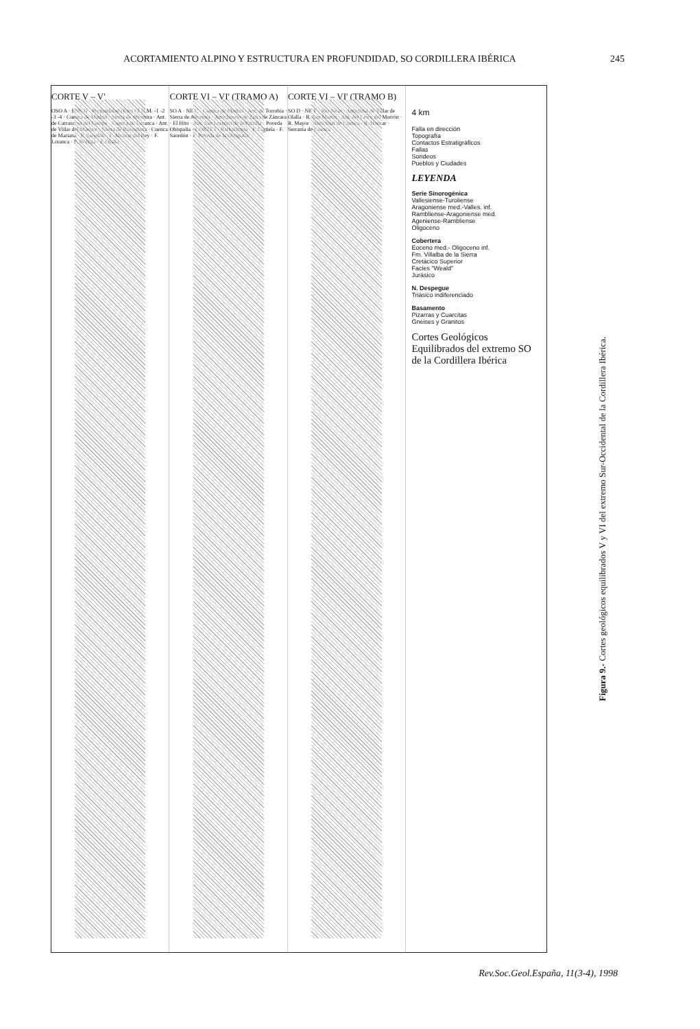ACORTAMIENTO ALPINO Y ESTRUCTURA EN PROFUNDIDAD, SO CORDILLERA IBÉRICA 245
CORTE V – V'
OSO A · ENE D · Profundidad (Km) +1 N.M. -1 -2 -3 -4 · Cuenca de Madrid · Sierra de Altomira · Ant. de Carrascosa del Campo · Cuenca de Loranca · Ant. de Villar del Maestre · Sierra de Bascuñana · Cuenca de Mariana · F. Sacedón · F. Alcázar del Rey · F. Loranca · F. Bólliga · F. Olalla
CORTE VI – VI' (TRAMO A)
SO A · NE C · Cuenca de Madrid · Ant. de Torrubia · Sierra de Altomira · Anticlinorio de Zafra de Záncara · El Hito · Ant. San Lorenzo de la Parrilla · Poveda Obispalía · CORTE I · Barbalimpia · F. Cigüela · F. Sacedón · F. Poveda de la Obispalía
CORTE VI – VI' (TRAMO B)
SO D · NE F · Río Júcar · Anticlinal de Villar de Olalla · R. San Martín · Ant. del Cerro del Morrón · R. Mayor · Anticlinal de Cuenca · R. Huécar · Serranía de Cuenca
4 km
Falla en dirección
Topografía
Contactos Estratigráficos
Fallas
Sondeos
Pueblos y Ciudades
LEYENDA
Serie Sinorogénica
Vallesiense-Turoliense
Aragoniense med.-Valles. inf.
Rambliense-Aragoniense med.
Ageniense-Rambliense
Oligoceno
Cobertera
Eoceno med.- Oligoceno inf.
Fm. Villalba de la Sierra
Cretácico Superior
Facies "Weald"
Jurásico
N. Despegue
Triásico indiferenciado
Basamento
Pizarras y Cuarcitas
Gneises y Granitos
Cortes Geológicos Equilibrados del extremo SO de la Cordillera Ibérica
Figura 9.- Cortes geológicos equilibrados V y VI del extremo Sur-Occidental de la Cordillera Ibérica.
Rev.Soc.Geol.España, 11(3-4), 1998